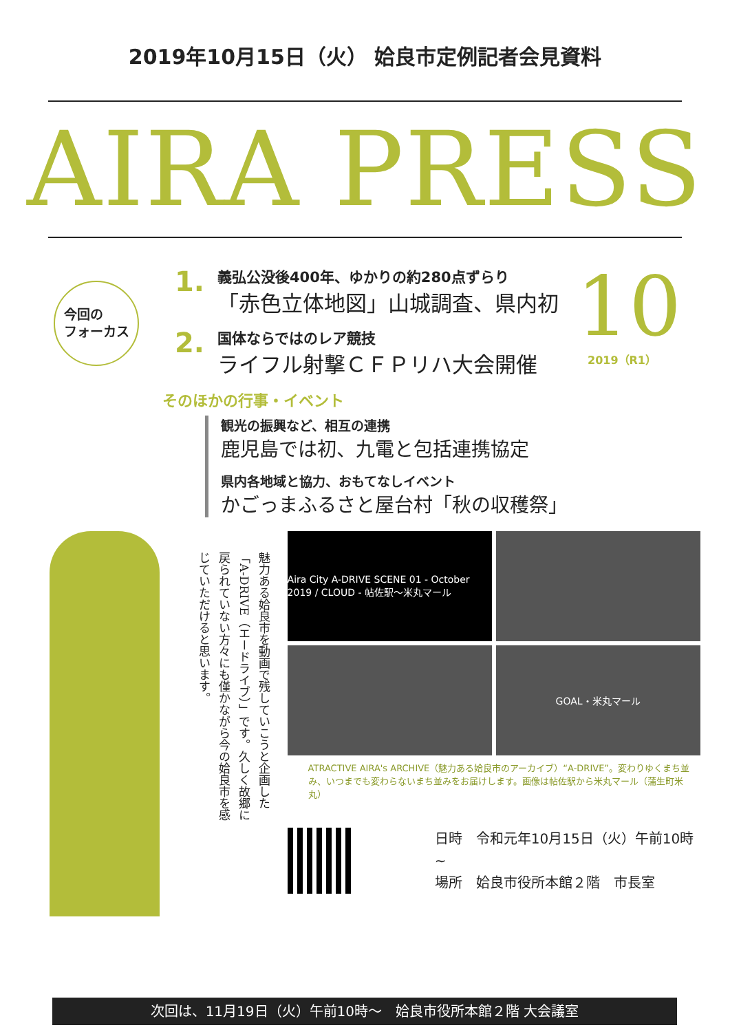2019年10月15日（火） 姶良市定例記者会見資料
AIRA PRESS
今回の
フォーカス
1.
義弘公没後400年、ゆかりの約280点ずらり
「赤色立体地図」山城調査、県内初
2.
国体ならではのレア競技
ライフル射撃ＣＦＰリハ大会開催
10
2019（R1）
そのほかの行事・イベント
観光の振興など、相互の連携
鹿児島では初、九電と包括連携協定
県内各地域と協力、おもてなしイベント
かごっまふるさと屋台村「秋の収穫祭」
魅力ある姶良市を動画で残していこうと企画した「A-DRIVE（エードライブ）」です。久しく故郷に戻られていない方々にも僅かながら今の姶良市を感じていただけると思います。
Aira City A-DRIVE SCENE 01 - October 2019 / CLOUD - 帖佐駅〜米丸マール
GOAL・米丸マール
ATRACTIVE AIRA's ARCHIVE（魅力ある姶良市のアーカイブ）“A-DRIVE”。変わりゆくまち並み、いつまでも変わらないまち並みをお届けします。画像は帖佐駅から米丸マール（蒲生町米丸）
日時　令和元年10月15日（火）午前10時~
場所　姶良市役所本館２階　市長室
次回は、11月19日（火）午前10時～　姶良市役所本館２階 大会議室